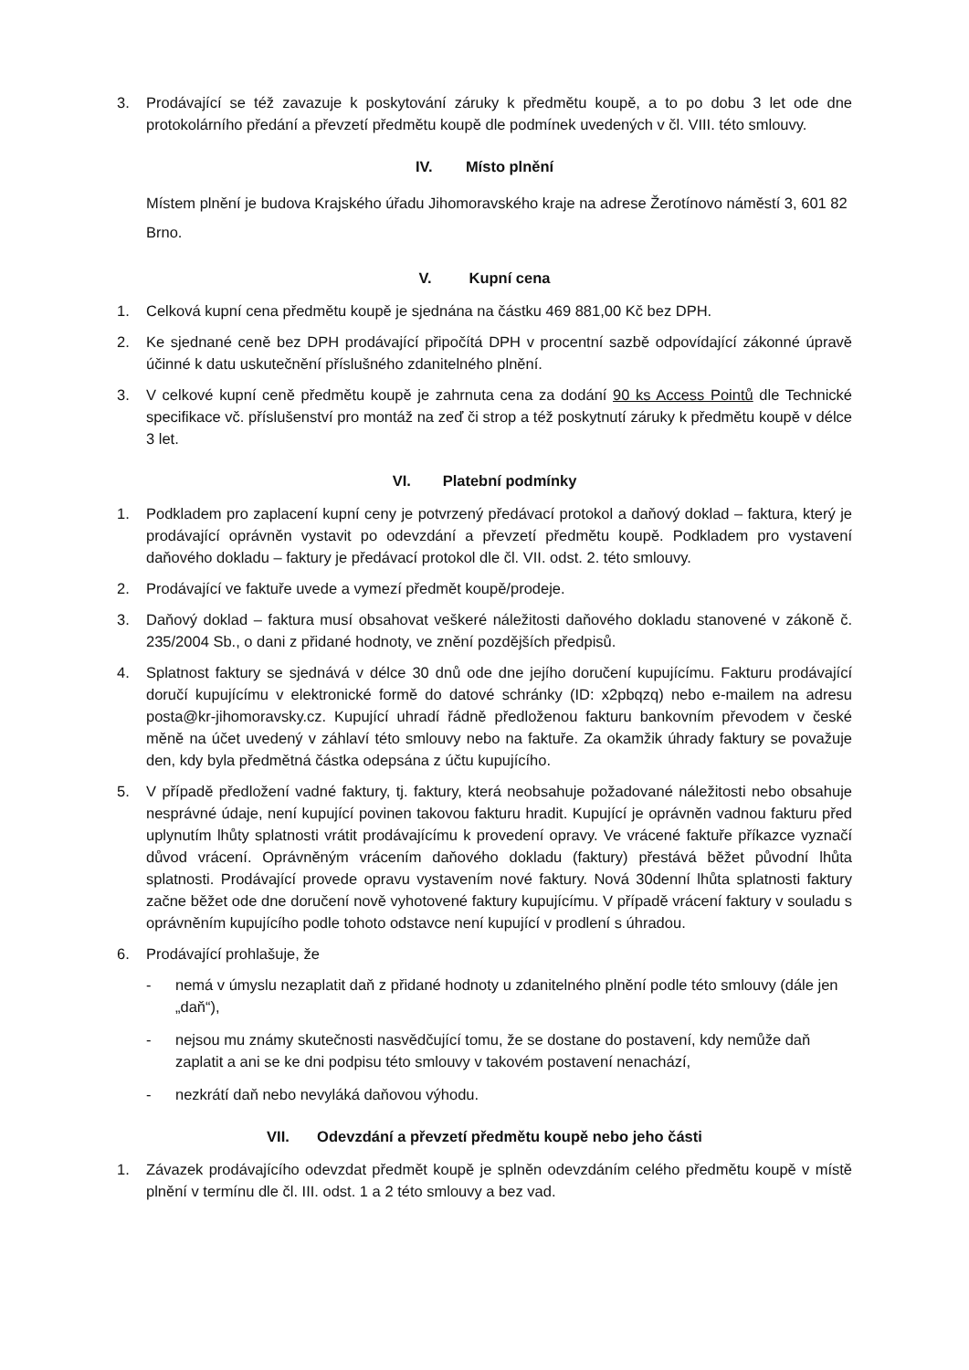3. Prodávající se též zavazuje k poskytování záruky k předmětu koupě, a to po dobu 3 let ode dne protokolárního předání a převzetí předmětu koupě dle podmínek uvedených v čl. VIII. této smlouvy.
IV. Místo plnění
Místem plnění je budova Krajského úřadu Jihomoravského kraje na adrese Žerotínovo náměstí 3, 601 82 Brno.
V. Kupní cena
1. Celková kupní cena předmětu koupě je sjednána na částku 469 881,00 Kč bez DPH.
2. Ke sjednané ceně bez DPH prodávající připočítá DPH v procentní sazbě odpovídající zákonné úpravě účinné k datu uskutečnění příslušného zdanitelného plnění.
3. V celkové kupní ceně předmětu koupě je zahrnuta cena za dodání 90 ks Access Pointů dle Technické specifikace vč. příslušenství pro montáž na zeď či strop a též poskytnutí záruky k předmětu koupě v délce 3 let.
VI. Platební podmínky
1. Podkladem pro zaplacení kupní ceny je potvrzený předávací protokol a daňový doklad – faktura, který je prodávající oprávněn vystavit po odevzdání a převzetí předmětu koupě. Podkladem pro vystavení daňového dokladu – faktury je předávací protokol dle čl. VII. odst. 2. této smlouvy.
2. Prodávající ve faktuře uvede a vymezí předmět koupě/prodeje.
3. Daňový doklad – faktura musí obsahovat veškeré náležitosti daňového dokladu stanovené v zákoně č. 235/2004 Sb., o dani z přidané hodnoty, ve znění pozdějších předpisů.
4. Splatnost faktury se sjednává v délce 30 dnů ode dne jejího doručení kupujícímu. Fakturu prodávající doručí kupujícímu v elektronické formě do datové schránky (ID: x2pbqzq) nebo e-mailem na adresu posta@kr-jihomoravsky.cz. Kupující uhradí řádně předloženou fakturu bankovním převodem v české měně na účet uvedený v záhlaví této smlouvy nebo na faktuře. Za okamžik úhrady faktury se považuje den, kdy byla předmětná částka odepsána z účtu kupujícího.
5. V případě předložení vadné faktury, tj. faktury, která neobsahuje požadované náležitosti nebo obsahuje nesprávné údaje, není kupující povinen takovou fakturu hradit. Kupující je oprávněn vadnou fakturu před uplynutím lhůty splatnosti vrátit prodávajícímu k provedení opravy. Ve vrácené faktuře příkazce vyznačí důvod vrácení. Oprávněným vrácením daňového dokladu (faktury) přestává běžet původní lhůta splatnosti. Prodávající provede opravu vystavením nové faktury. Nová 30denní lhůta splatnosti faktury začne běžet ode dne doručení nově vyhotovené faktury kupujícímu. V případě vrácení faktury v souladu s oprávněním kupujícího podle tohoto odstavce není kupující v prodlení s úhradou.
6. Prodávající prohlašuje, že
- nemá v úmyslu nezaplatit daň z přidané hodnoty u zdanitelného plnění podle této smlouvy (dále jen „daň“),
- nejsou mu známy skutečnosti nasvědčující tomu, že se dostane do postavení, kdy nemůže daň zaplatit a ani se ke dni podpisu této smlouvy v takovém postavení nenachází,
- nezkrátí daň nebo nevyláká daňovou výhodu.
VII. Odevzdání a převzetí předmětu koupě nebo jeho části
1. Závazek prodávajícího odevzdat předmět koupě je splněn odevzdáním celého předmětu koupě v místě plnění v termínu dle čl. III. odst. 1 a 2 této smlouvy a bez vad.